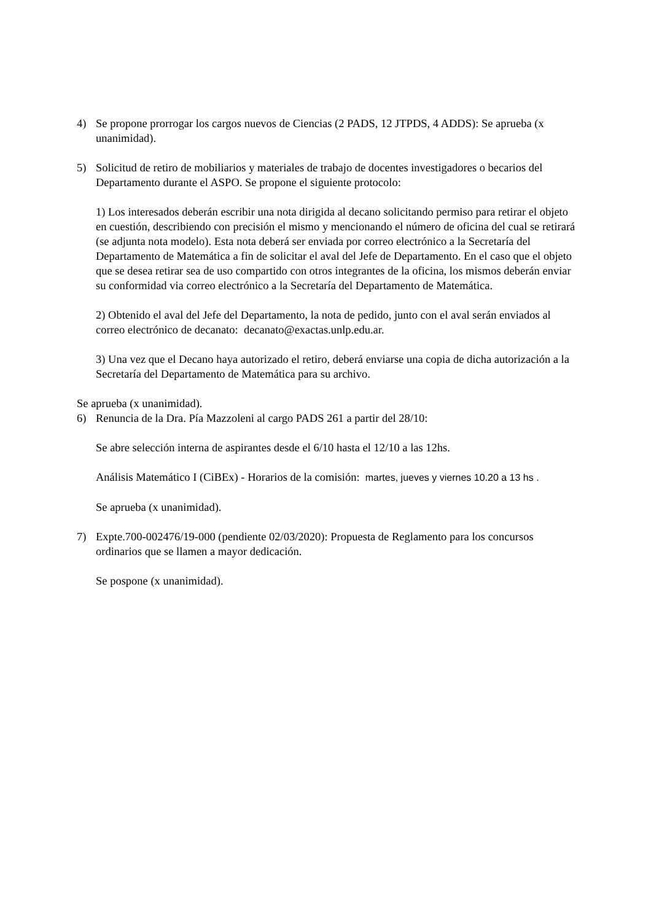4) Se propone prorrogar los cargos nuevos de Ciencias (2 PADS, 12 JTPDS, 4 ADDS): Se aprueba (x unanimidad).
5) Solicitud de retiro de mobiliarios y materiales de trabajo de docentes investigadores o becarios del Departamento durante el ASPO. Se propone el siguiente protocolo:
1) Los interesados deberán escribir una nota dirigida al decano solicitando permiso para retirar el objeto en cuestión, describiendo con precisión el mismo y mencionando el número de oficina del cual se retirará (se adjunta nota modelo). Esta nota deberá ser enviada por correo electrónico a la Secretaría del Departamento de Matemática a fin de solicitar el aval del Jefe de Departamento. En el caso que el objeto que se desea retirar sea de uso compartido con otros integrantes de la oficina, los mismos deberán enviar su conformidad via correo electrónico a la Secretaría del Departamento de Matemática.
2) Obtenido el aval del Jefe del Departamento, la nota de pedido, junto con el aval serán enviados al correo electrónico de decanato: decanato@exactas.unlp.edu.ar.
3) Una vez que el Decano haya autorizado el retiro, deberá enviarse una copia de dicha autorización a la Secretaría del Departamento de Matemática para su archivo.
Se aprueba (x unanimidad).
6) Renuncia de la Dra. Pía Mazzoleni al cargo PADS 261 a partir del 28/10:
Se abre selección interna de aspirantes desde el 6/10 hasta el 12/10 a las 12hs.
Análisis Matemático I (CiBEx) - Horarios de la comisión: martes, jueves y viernes 10.20 a 13 hs .
Se aprueba (x unanimidad).
7) Expte.700-002476/19-000 (pendiente 02/03/2020): Propuesta de Reglamento para los concursos ordinarios que se llamen a mayor dedicación.
Se pospone (x unanimidad).